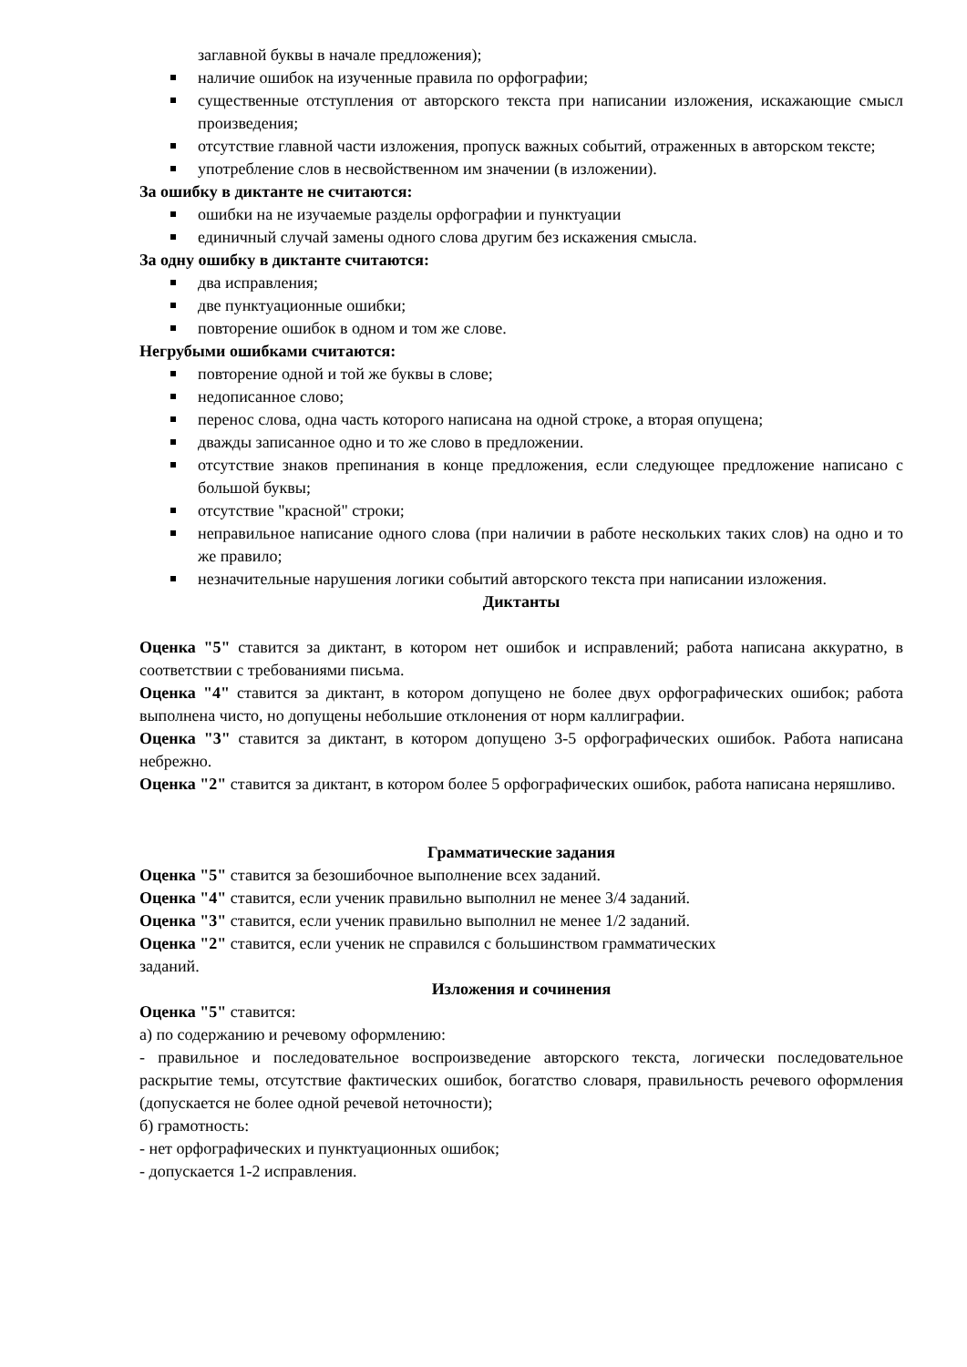заглавной буквы в начале предложения);
наличие ошибок на изученные правила по орфографии;
существенные отступления от авторского текста при написании изложения, искажающие смысл произведения;
отсутствие главной части изложения, пропуск важных событий, отраженных в авторском тексте;
употребление слов в несвойственном им значении (в изложении).
За ошибку в диктанте не считаются:
ошибки на не изучаемые разделы орфографии и пунктуации
единичный случай замены одного слова другим без искажения смысла.
За одну ошибку в диктанте считаются:
два исправления;
две пунктуационные ошибки;
повторение ошибок в одном и том же слове.
Негрубыми ошибками считаются:
повторение одной и той же буквы в слове;
недописанное слово;
перенос слова, одна часть которого написана на одной строке, а вторая опущена;
дважды записанное одно и то же слово в предложении.
отсутствие знаков препинания в конце предложения, если следующее предложение написано с большой буквы;
отсутствие "красной" строки;
неправильное написание одного слова (при наличии в работе нескольких таких слов) на одно и то же правило;
незначительные нарушения логики событий авторского текста при написании изложения.
Диктанты
Оценка "5" ставится за диктант, в котором нет ошибок и исправлений; работа написана аккуратно, в соответствии с требованиями письма.
Оценка "4" ставится за диктант, в котором допущено не более двух орфографических ошибок; работа выполнена чисто, но допущены небольшие отклонения от норм каллиграфии.
Оценка "3" ставится за диктант, в котором допущено 3-5 орфографических ошибок. Работа написана небрежно.
Оценка "2" ставится за диктант, в котором более 5 орфографических ошибок, работа написана неряшливо.
Грамматические задания
Оценка "5" ставится за безошибочное выполнение всех заданий.
Оценка "4" ставится, если ученик правильно выполнил не менее 3/4 заданий.
Оценка "3" ставится, если ученик правильно выполнил не менее 1/2 заданий.
Оценка "2" ставится, если ученик не справился с большинством грамматических
заданий.
Изложения и сочинения
Оценка "5" ставится:
а) по содержанию и речевому оформлению:
- правильное и последовательное воспроизведение авторского текста, логически последовательное раскрытие темы, отсутствие фактических ошибок, богатство словаря, правильность речевого оформления (допускается не более одной речевой неточности);
б) грамотность:
- нет орфографических и пунктуационных ошибок;
- допускается 1-2 исправления.